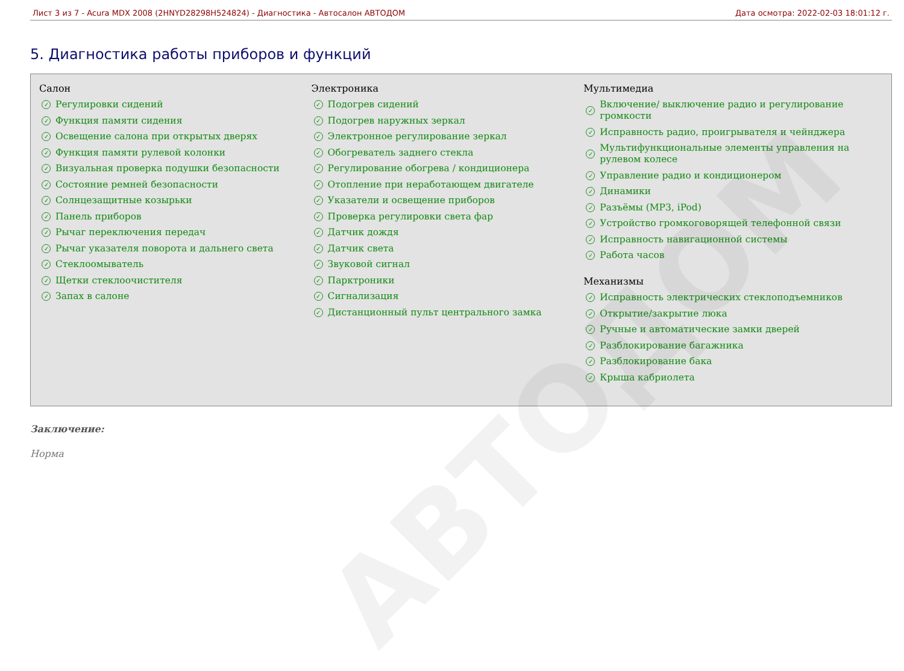Лист 3 из 7 - Acura MDX 2008 (2HNYD28298H524824) - Диагностика - Автосалон АВТОДОМ Дата осмотра: 2022-02-03 18:01:12 г.
5. Диагностика работы приборов и функций
Салон
✓ Регулировки сидений
✓ Функция памяти сидения
✓ Освещение салона при открытых дверях
✓ Функция памяти рулевой колонки
✓ Визуальная проверка подушки безопасности
✓ Состояние ремней безопасности
✓ Солнцезащитные козырьки
✓ Панель приборов
✓ Рычаг переключения передач
✓ Рычаг указателя поворота и дальнего света
✓ Стеклоомыватель
✓ Щетки стеклоочистителя
✓ Запах в салоне
Электроника
✓ Подогрев сидений
✓ Подогрев наружных зеркал
✓ Электронное регулирование зеркал
✓ Обогреватель заднего стекла
✓ Регулирование обогрева / кондиционера
✓ Отопление при неработающем двигателе
✓ Указатели и освещение приборов
✓ Проверка регулировки света фар
✓ Датчик дождя
✓ Датчик света
✓ Звуковой сигнал
✓ Парктроники
✓ Сигнализация
✓ Дистанционный пульт центрального замка
Мультимедиа
✓ Включение/ выключение радио и регулирование громкости
✓ Исправность радио, проигрывателя и чейнджера
✓ Мультифункциональные элементы управления на рулевом колесе
✓ Управление радио и кондиционером
✓ Динамики
✓ Разъёмы (MP3, iPod)
✓ Устройство громкоговорящей телефонной связи
✓ Исправность навигационной системы
✓ Работа часов
Механизмы
✓ Исправность электрических стеклоподъемников
✓ Открытие/закрытие люка
✓ Ручные и автоматические замки дверей
✓ Разблокирование багажника
✓ Разблокирование бака
✓ Крыша кабриолета
Заключение:
Норма
АВТОДОМ